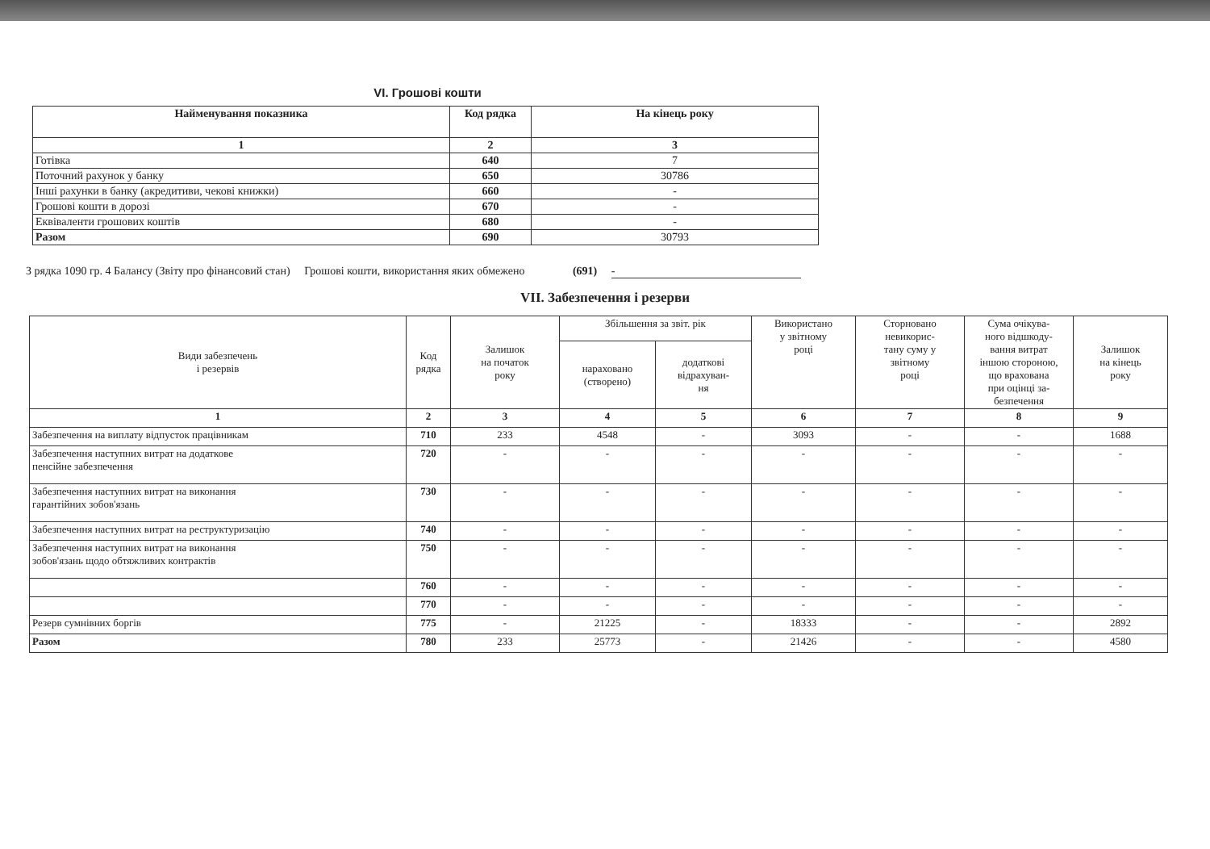VI. Грошові кошти
| Найменування показника | Код рядка | На кінець року |
| --- | --- | --- |
| 1 | 2 | 3 |
| Готівка | 640 | 7 |
| Поточний рахунок у банку | 650 | 30786 |
| Інші рахунки в банку (акредитиви, чекові книжки) | 660 | - |
| Грошові кошти в дорозі | 670 | - |
| Еквіваленти грошових коштів | 680 | - |
| Разом | 690 | 30793 |
З рядка 1090 гр. 4 Балансу (Звіту про фінансовий стан) Грошові кошти, використання яких обмежено (691) -
VII. Забезпечення і резерви
| Види забезпечень і резервів | Код рядка | Залишок на початок року | Збільшення за звіт. рік | | Використано у звітному році | Сторновано невикорис- тану суму у звітному році | Сума очікува- ного відшкоду- вання витрат іншою стороною, що врахована при оцінці за- безпечення | Залишок на кінець року |
| --- | --- | --- | --- | --- | --- | --- | --- | --- |
| | | | нараховано (створено) | додаткові відрахуван- ня | | | | |
| 1 | 2 | 3 | 4 | 5 | 6 | 7 | 8 | 9 |
| Забезпечення на виплату відпусток працівникам | 710 | 233 | 4548 | - | 3093 | - | - | 1688 |
| Забезпечення наступних витрат на додаткове пенсійне забезпечення | 720 | - | - | - | - | - | - | - |
| Забезпечення наступних витрат на виконання гарантійних зобов'язань | 730 | - | - | - | - | - | - | - |
| Забезпечення наступних витрат на реструктуризацію | 740 | - | - | - | - | - | - | - |
| Забезпечення наступних витрат на виконання зобов'язань щодо обтяжливих контрактів | 750 | - | - | - | - | - | - | - |
| | 760 | - | - | - | - | - | - | - |
| | 770 | - | - | - | - | - | - | - |
| Резерв сумнівних боргів | 775 | - | 21225 | - | 18333 | - | - | 2892 |
| Разом | 780 | 233 | 25773 | - | 21426 | - | - | 4580 |